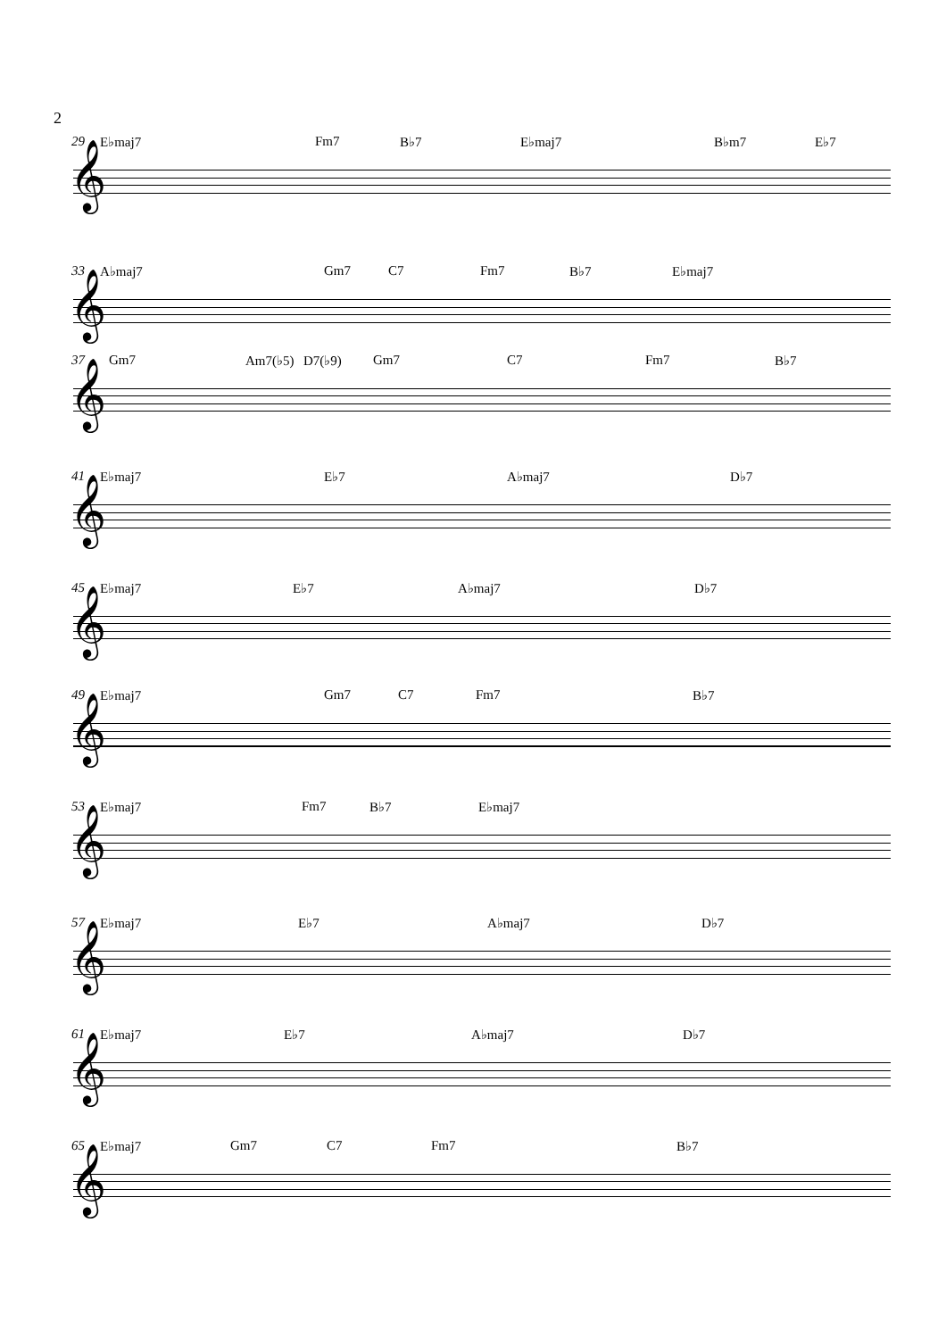2
29 E♭maj7 Fm7 B♭7 E♭maj7 B♭m7 E♭7
𝄞
33 A♭maj7 Gm7 C7 Fm7 B♭7 E♭maj7
𝄞
37 Gm7 Am7(♭5) D7(♭9) Gm7 C7 Fm7 B♭7
𝄞
41 E♭maj7 E♭7 A♭maj7 D♭7
𝄞
45 E♭maj7 E♭7 A♭maj7 D♭7
𝄞
49 E♭maj7 Gm7 C7 Fm7 B♭7
𝄞
53 E♭maj7 Fm7 B♭7 E♭maj7
𝄞
57 E♭maj7 E♭7 A♭maj7 D♭7
𝄞
61 E♭maj7 E♭7 A♭maj7 D♭7
𝄞
65 E♭maj7 Gm7 C7 Fm7 B♭7
𝄞